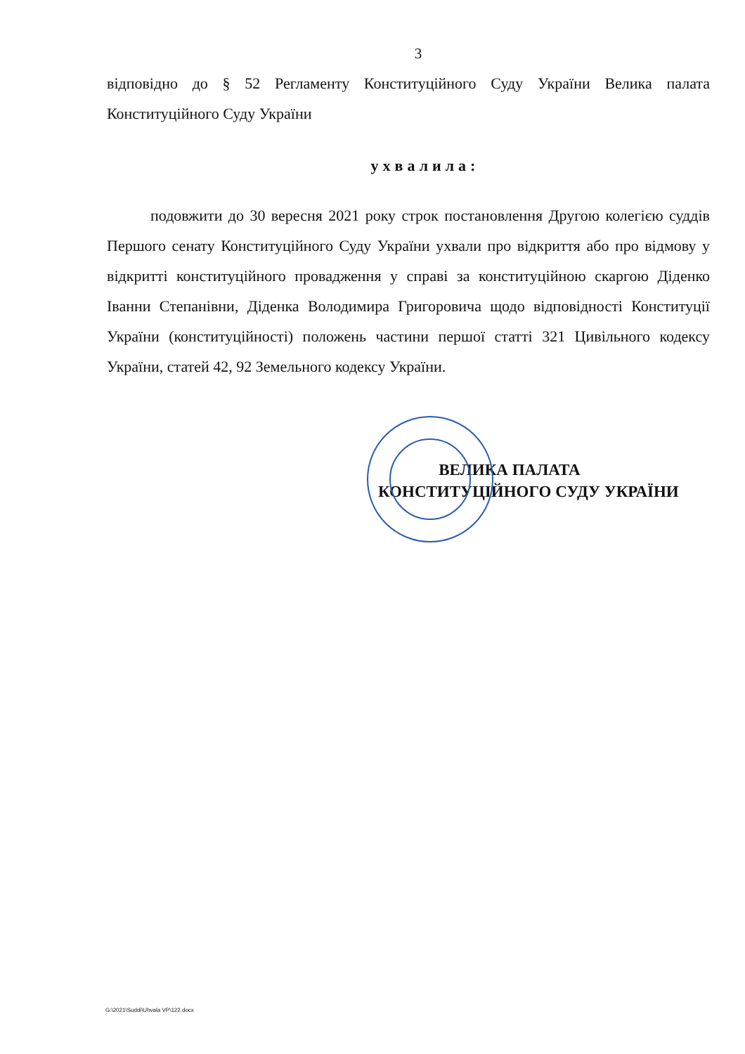3
відповідно до § 52 Регламенту Конституційного Суду України Велика палата Конституційного Суду України
ухвалила:
подовжити до 30 вересня 2021 року строк постановлення Другою колегією суддів Першого сенату Конституційного Суду України ухвали про відкриття або про відмову у відкритті конституційного провадження у справі за конституційною скаргою Діденко Іванни Степанівни, Діденка Володимира Григоровича щодо відповідності Конституції України (конституційності) положень частини першої статті 321 Цивільного кодексу України, статей 42, 92 Земельного кодексу України.
ВЕЛИКА ПАЛАТА
КОНСТИТУЦІЙНОГО СУДУ УКРАЇНИ
G:\2021\Suddi\Uhvala VP\122.docx